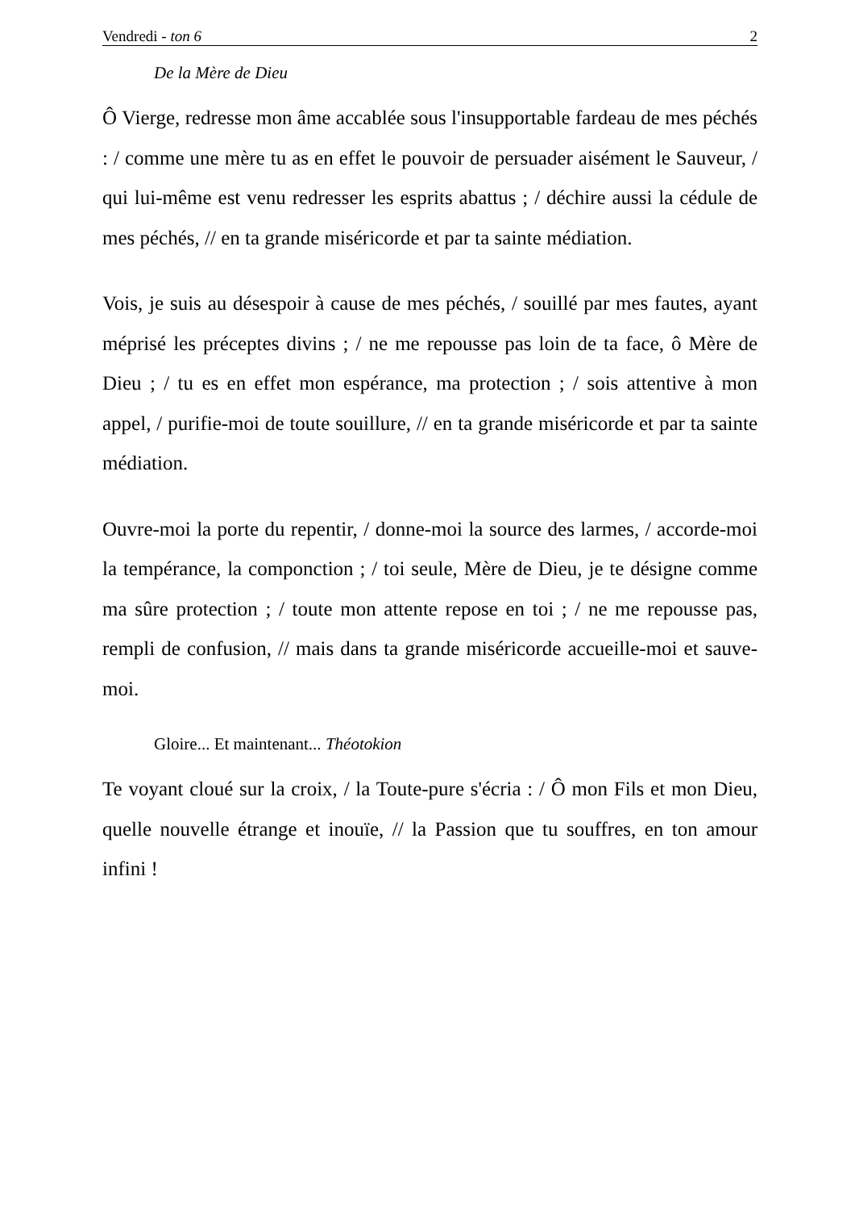Vendredi - ton 6 2
De la Mère de Dieu
Ô Vierge, redresse mon âme accablée sous l'insupportable fardeau de mes péchés : / comme une mère tu as en effet le pouvoir de persuader aisément le Sauveur, / qui lui-même est venu redresser les esprits abattus ; / déchire aussi la cédule de mes péchés, // en ta grande miséricorde et par ta sainte médiation.
Vois, je suis au désespoir à cause de mes péchés, / souillé par mes fautes, ayant méprisé les préceptes divins ; / ne me repousse pas loin de ta face, ô Mère de Dieu ; / tu es en effet mon espérance, ma protection ; / sois attentive à mon appel, / purifie-moi de toute souillure, // en ta grande miséricorde et par ta sainte médiation.
Ouvre-moi la porte du repentir, / donne-moi la source des larmes, / accorde-moi la tempérance, la componction ; / toi seule, Mère de Dieu, je te désigne comme ma sûre protection ; / toute mon attente repose en toi ; / ne me repousse pas, rempli de confusion, // mais dans ta grande miséricorde accueille-moi et sauve-moi.
Gloire... Et maintenant... Théotokion
Te voyant cloué sur la croix, / la Toute-pure s'écria : / Ô mon Fils et mon Dieu, quelle nouvelle étrange et inouïe, // la Passion que tu souffres, en ton amour infini !